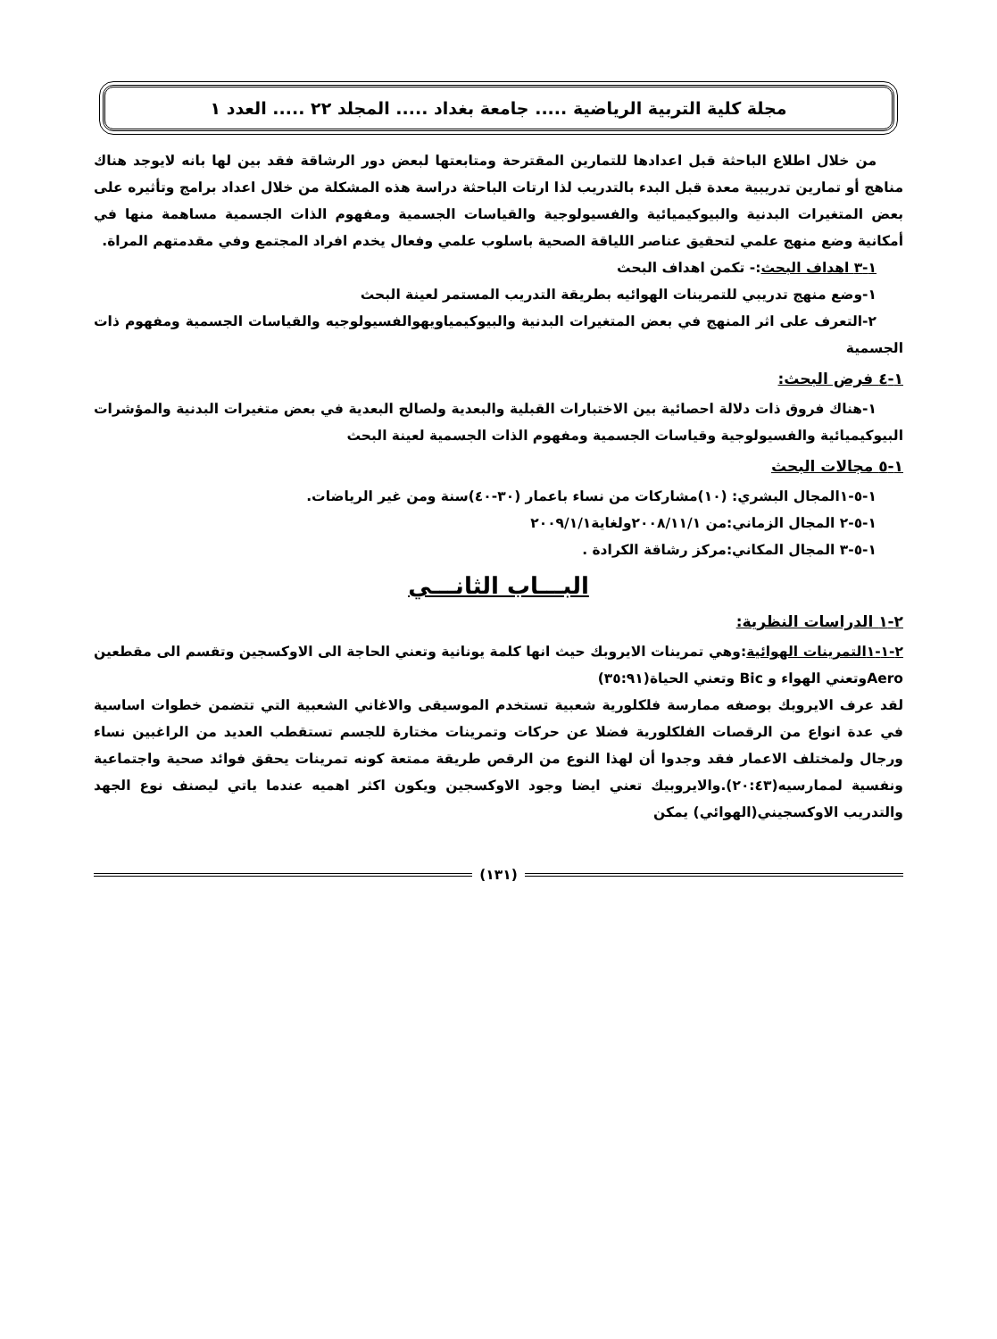مجلة كلية التربية الرياضية ..... جامعة بغداد ..... المجلد ٢٢ ..... العدد ١
من خلال اطلاع الباحثة قبل اعدادها للتمارين المقترحة ومتابعتها لبعض دور الرشاقة فقد بين لها بانه لايوجد هناك مناهج أو تمارين تدريبية معدة قبل البدء بالتدريب لذا ارتات الباحثة دراسة هذه المشكلة من خلال اعداد برامج وتأثيره على بعض المتغيرات البدنية والبيوكيميائية والفسيولوجية والقياسات الجسمية ومفهوم الذات الجسمية مساهمة منها في أمكانية وضع منهج علمي لتحقيق عناصر اللياقة الصحية باسلوب علمي وفعال يخدم افراد المجتمع وفي مقدمتهم المراة.
١-٣ اهداف البحث:- تكمن اهداف البحث
١-وضع منهج تدريبي للتمرينات الهوائيه بطريقة التدريب المستمر لعينة البحث
٢-التعرف على اثر المنهج في بعض المتغيرات البدنية والبيوكيمياويهوالفسيولوجيه والقياسات الجسمية ومفهوم ذات الجسمية
١-٤ فرض البحث:
١-هناك فروق ذات دلالة احصائية بين الاختبارات القبلية والبعدية ولصالح البعدية في بعض متغيرات البدنية والمؤشرات البيوكيميائية والفسيولوجية وقياسات الجسمية ومفهوم الذات الجسمية لعينة البحث
١-٥ مجالات البحث
١-٥-١المجال البشري: (١٠)مشاركات من نساء باعمار (٣٠-٤٠)سنة ومن غير الرياضات.
١-٥-٢ المجال الزماني:من ٢٠٠٨/١١/١ولغاية٢٠٠٩/١/١
١-٥-٣ المجال المكاني:مركز رشاقة الكرادة .
البـــاب الثانـــي
٢-١ الدراسات النظرية:
٢-١-١التمرينات الهوائية:وهي تمرينات الايروبك حيث انها كلمة يونانية وتعني الحاجة الى الاوكسجين وتقسم الى مقطعين Aeroوتعني الهواء و Bic وتعني الحياة(٣٥:٩١)
لقد عرف الايروبك بوصفه ممارسة فلكلورية شعبية تستخدم الموسيقى والاغاني الشعبية التي تتضمن خطوات اساسية في عدة انواع من الرقصات الفلكلورية فضلا عن حركات وتمرينات مختارة للجسم تستقطب العديد من الراغبين نساء ورجال ولمختلف الاعمار فقد وجدوا أن لهذا النوع من الرقص طريقة ممتعة كونه تمرينات يحقق فوائد صحية واجتماعية ونفسية لممارسيه(٢٠:٤٣).والايروبيك تعني ايضا وجود الاوكسجين ويكون اكثر اهميه عندما ياتي ليصنف نوع الجهد والتدريب الاوكسجيني(الهوائي) يمكن
(١٣١)